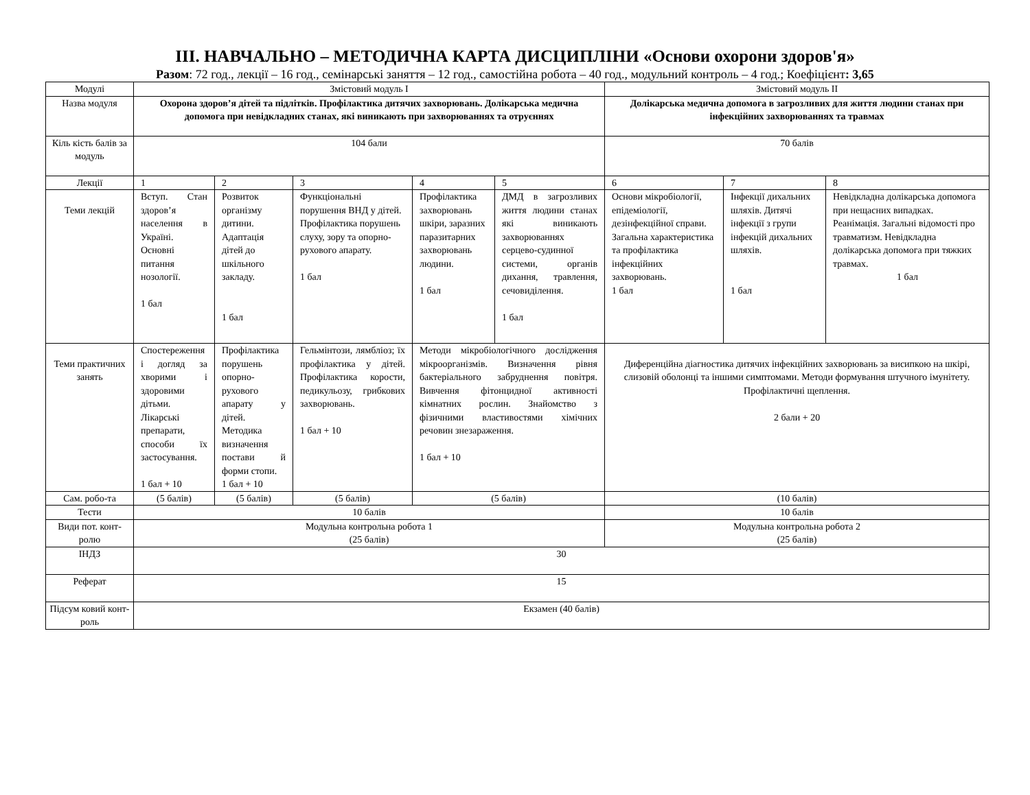ІІІ. НАВЧАЛЬНО – МЕТОДИЧНА КАРТА ДИСЦИПЛІНИ «Основи охорони здоров'я»
Разом: 72 год., лекції – 16 год., семінарські заняття – 12 год., самостійна робота – 40 год., модульний контроль – 4 год.; Коефіцієнт: 3,65
| Модулі | Змістовий модуль І | | | | | Змістовий модуль ІІ | | |
| Назва модуля | Охорона здоров’я дітей та підлітків. Профілактика дитячих захворювань. Долікарська медична допомога при невідкладних станах, які виникають при захворюваннях та отруєннях | | | | | Долікарська медична допомога в загрозливих для життя людини станах при інфекційних захворюваннях та травмах | | |
| Кіль кість балів за модуль | 104 бали | | | | | 70 балів | | |
| Лекції | 1 | 2 | 3 | 4 | 5 | 6 | 7 | 8 |
| Теми лекцій | Вступ. Стан здоров’я населення в Україні. Основні питання нозології. 1 бал | Розвиток організму дитини. Адаптація дітей до шкільного закладу. 1 бал | Функціональні порушення ВНД у дітей. Профілактика порушень слуху, зору та опорно-рухового апарату. 1 бал | Профілактика захворювань шкіри, заразних паразитарних захворювань людини. 1 бал | ДМД в загрозливих життя людини станах які виникають захворюваннях серцево-судинної системи, органів дихання, травлення, сечовиділення. 1 бал | Основи мікробіології, епідеміології, дезінфекційної справи. Загальна характеристика та профілактика інфекційних захворювань. 1 бал | Інфекції дихальних шляхів. Дитячі інфекції з групи інфекцій дихальних шляхів. 1 бал | Невідкладна долікарська допомога при нещасних випадках. Реанімація. Загальні відомості про травматизм. Невідкладна долікарська допомога при тяжких травмах. 1 бал |
| Теми практичних занять | Спостереження і догляд за хворими і здоровими дітьми. Лікарські препарати, способи їх застосування. 1 бал + 10 | Профілактика порушень опорно-рухового апарату у дітей. Методика визначення постави й форми стопи. 1 бал + 10 | Гельмінтози, лямбліоз; їх профілактика у дітей. Профілактика корости, педикульозу, грибкових захворювань. 1 бал + 10 | Методи мікробіологічного дослідження мікроорганізмів. Визначення рівня бактеріального забруднення повітря. Вивчення фітонцидної активності кімнатних рослин. Знайомство з фізичними властивостями хімічних речовин знезараження. 1 бал + 10 | | Диференційна діагностика дитячих інфекційних захворювань за висипкою на шкірі, слизовій оболонці та іншими симптомами. Методи формування штучного імунітету. Профілактичні щеплення. 2 бали + 20 | | |
| Сам. робо-та | (5 балів) | (5 балів) | (5 балів) | (5 балів) | | (10 балів) | | |
| Тести | 10 балів | | | | | 10 балів | | |
| Види пот. конт-ролю | Модульна контрольна робота 1 (25 балів) | | | | | Модульна контрольна робота 2 (25 балів) | | |
| ІНДЗ | 30 | | | | | | | |
| Реферат | 15 | | | | | | | |
| Підсум ковий конт-роль | Екзамен (40 балів) | | | | | | | |